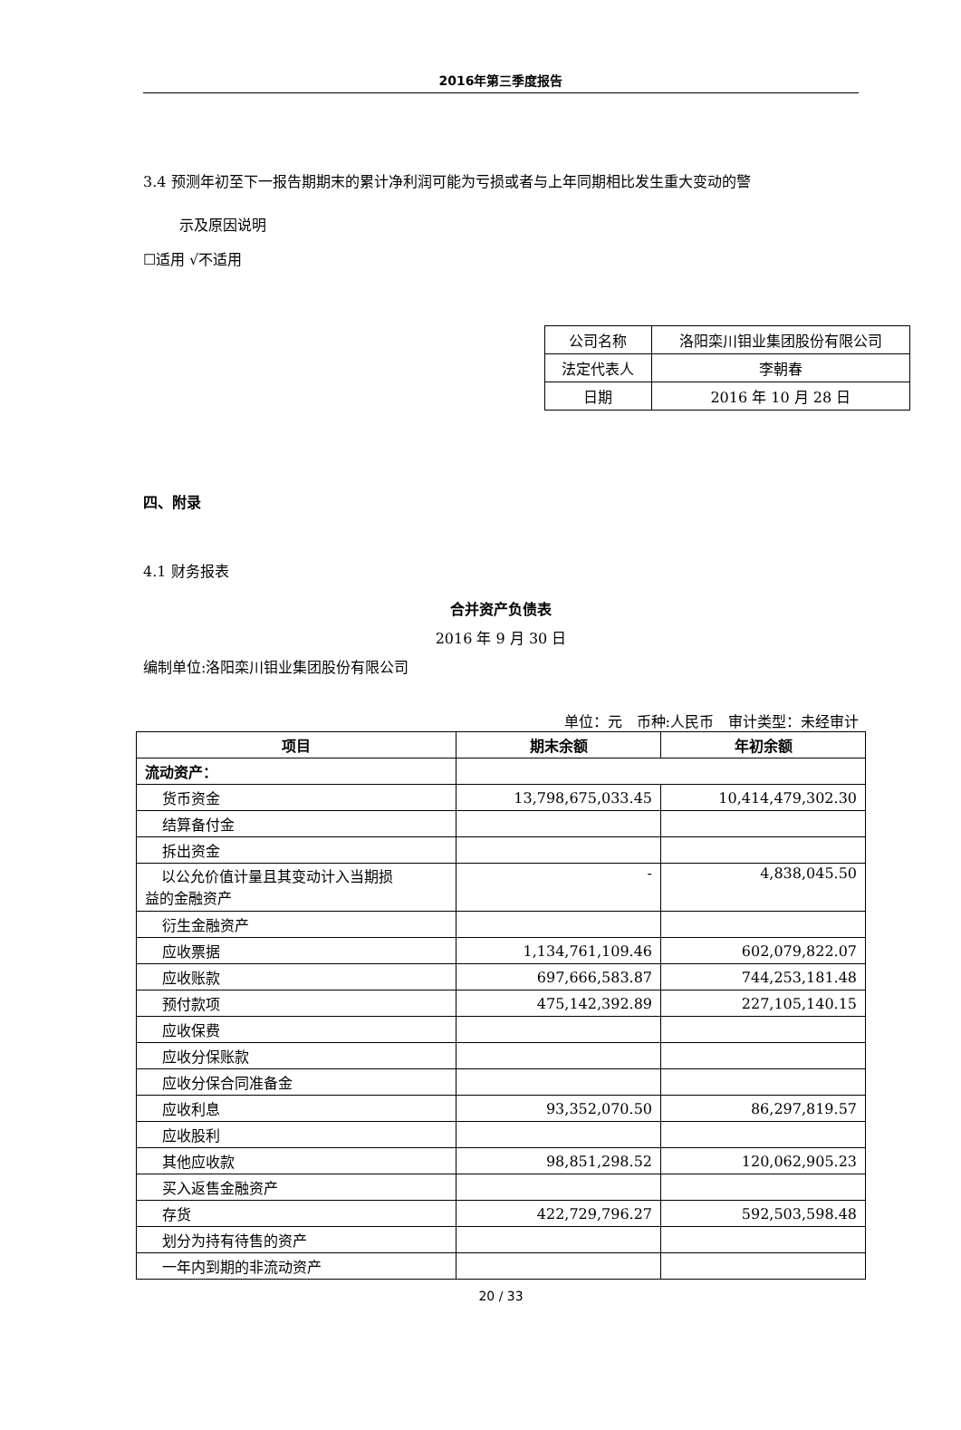2016年第三季度报告
3.4 预测年初至下一报告期期末的累计净利润可能为亏损或者与上年同期相比发生重大变动的警
示及原因说明
☐适用 √不适用
| 公司名称 | 洛阳栾川钼业集团股份有限公司 |
| 法定代表人 | 李朝春 |
| 日期 | 2016 年 10 月 28 日 |
四、附录
4.1 财务报表
合并资产负债表
2016 年 9 月 30 日
编制单位:洛阳栾川钼业集团股份有限公司
单位：元　币种:人民币　审计类型：未经审计
| 项目 | 期末余额 | 年初余额 |
| --- | --- | --- |
| 流动资产： | | |
| 货币资金 | 13,798,675,033.45 | 10,414,479,302.30 |
| 结算备付金 | | |
| 拆出资金 | | |
| 以公允价值计量且其变动计入当期损 益的金融资产 | - | 4,838,045.50 |
| 衍生金融资产 | | |
| 应收票据 | 1,134,761,109.46 | 602,079,822.07 |
| 应收账款 | 697,666,583.87 | 744,253,181.48 |
| 预付款项 | 475,142,392.89 | 227,105,140.15 |
| 应收保费 | | |
| 应收分保账款 | | |
| 应收分保合同准备金 | | |
| 应收利息 | 93,352,070.50 | 86,297,819.57 |
| 应收股利 | | |
| 其他应收款 | 98,851,298.52 | 120,062,905.23 |
| 买入返售金融资产 | | |
| 存货 | 422,729,796.27 | 592,503,598.48 |
| 划分为持有待售的资产 | | |
| 一年内到期的非流动资产 | | |
20 / 33